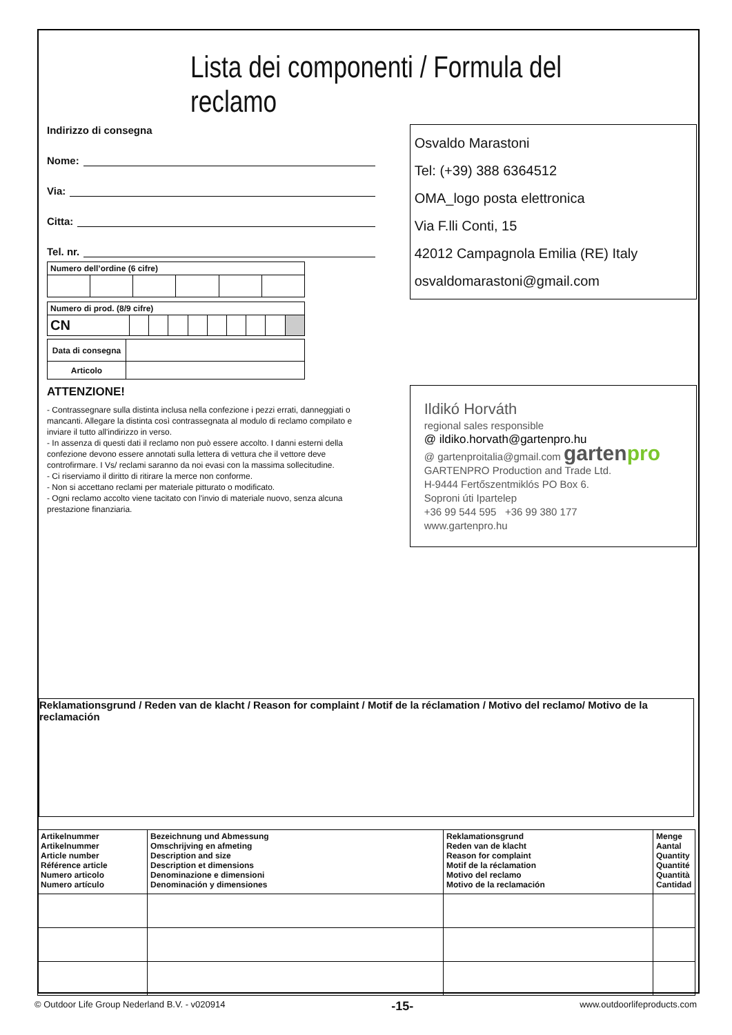Lista dei componenti / Formula del reclamo
Indirizzo di consegna
Nome:
Via:
Citta:
Tel. nr.
| Numero dell’ordine (6 cifre) | | | | | |
| --- | --- | --- | --- | --- | --- |
| Numero di prod. (8/9 cifre) | | | | | | | | | |
| --- | --- | --- | --- | --- | --- | --- | --- | --- | --- |
| CN | | | | | | | | | |
| Data di consegna | |
| Articolo | |
ATTENZIONE!
- Contrassegnare sulla distinta inclusa nella confezione i pezzi errati, danneggiati o mancanti. Allegare la distinta così contrassegnata al modulo di reclamo compilato e inviare il tutto all'indirizzo in verso.
- In assenza di questi dati il reclamo non può essere accolto. I danni esterni della confezione devono essere annotati sulla lettera di vettura che il vettore deve controfirmare. I Vs/ reclami saranno da noi evasi con la massima sollecitudine.
- Ci riserviamo il diritto di ritirare la merce non conforme.
- Non si accettano reclami per materiale pitturato o modificato.
- Ogni reclamo accolto viene tacitato con l'invio di materiale nuovo, senza alcuna prestazione finanziaria.
Osvaldo Marastoni
Tel: (+39) 388 6364512
OMA_logo posta elettronica
Via F.lli Conti, 15
42012 Campagnola Emilia (RE) Italy
osvaldomarastoni@gmail.com
Ildikó Horváth
regional sales responsible
@ ildiko.horvath@gartenpro.hu
@ gartenproitalia@gmail.com gartenpro
GARTENPRO Production and Trade Ltd.
H-9444 Fertőszentmiklós PO Box 6.
Soproni úti Ipartelep
+36 99 544 595 +36 99 380 177
www.gartenpro.hu
Reklamationsgrund / Reden van de klacht / Reason for complaint / Motif de la réclamation / Motivo del reclamo/ Motivo de la reclamación
| Artikelnummer Artikelnummer Article number Référence article Numero articolo Numero artículo | Bezeichnung und Abmessung Omschrijving en afmeting Description and size Description et dimensions Denominazione e dimensioni Denominación y dimensiones | Reklamationsgrund Reden van de klacht Reason for complaint Motif de la réclamation Motivo del reclamo Motivo de la reclamación | Menge Aantal Quantity Quantité Quantità Cantidad |
© Outdoor Life Group Nederland B.V. - v020914 -15- www.outdoorlifeproducts.com